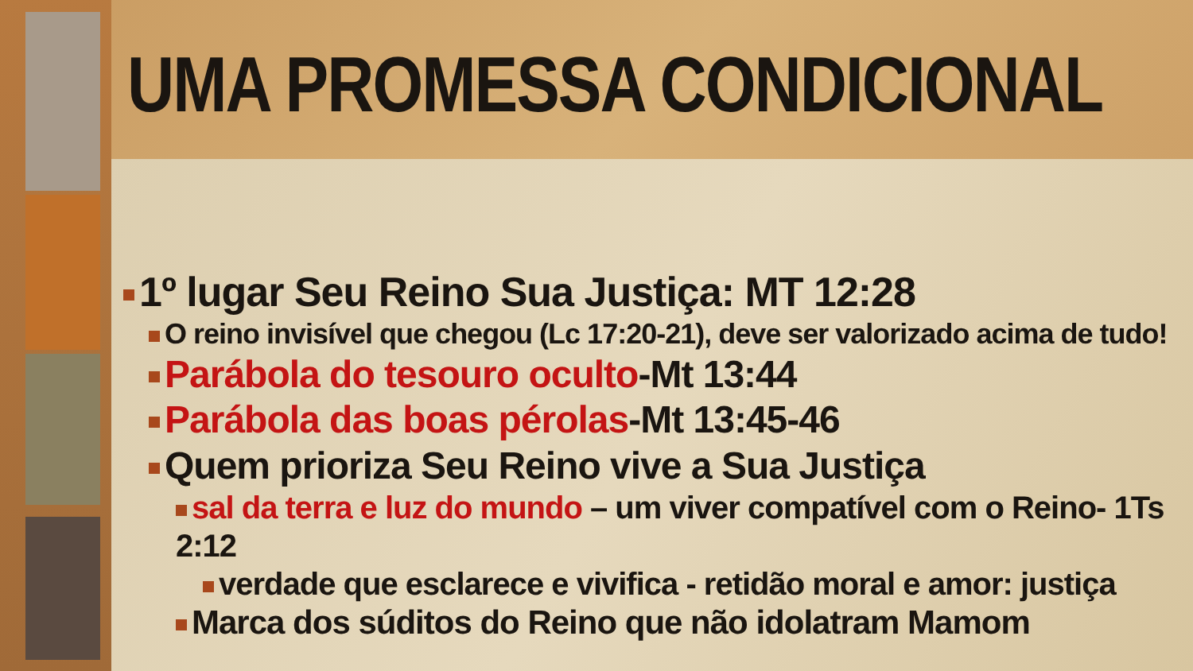UMA PROMESSA CONDICIONAL
1º lugar Seu Reino Sua Justiça: MT 12:28
O reino invisível que chegou (Lc 17:20-21), deve ser valorizado acima de tudo!
Parábola do tesouro oculto-Mt 13:44
Parábola das boas pérolas-Mt 13:45-46
Quem prioriza Seu Reino vive a Sua Justiça
sal da terra e luz do mundo – um viver compatível com o Reino- 1Ts 2:12
verdade que esclarece e vivifica - retidão moral e amor: justiça
Marca dos súditos do Reino que não idolatram Mamom